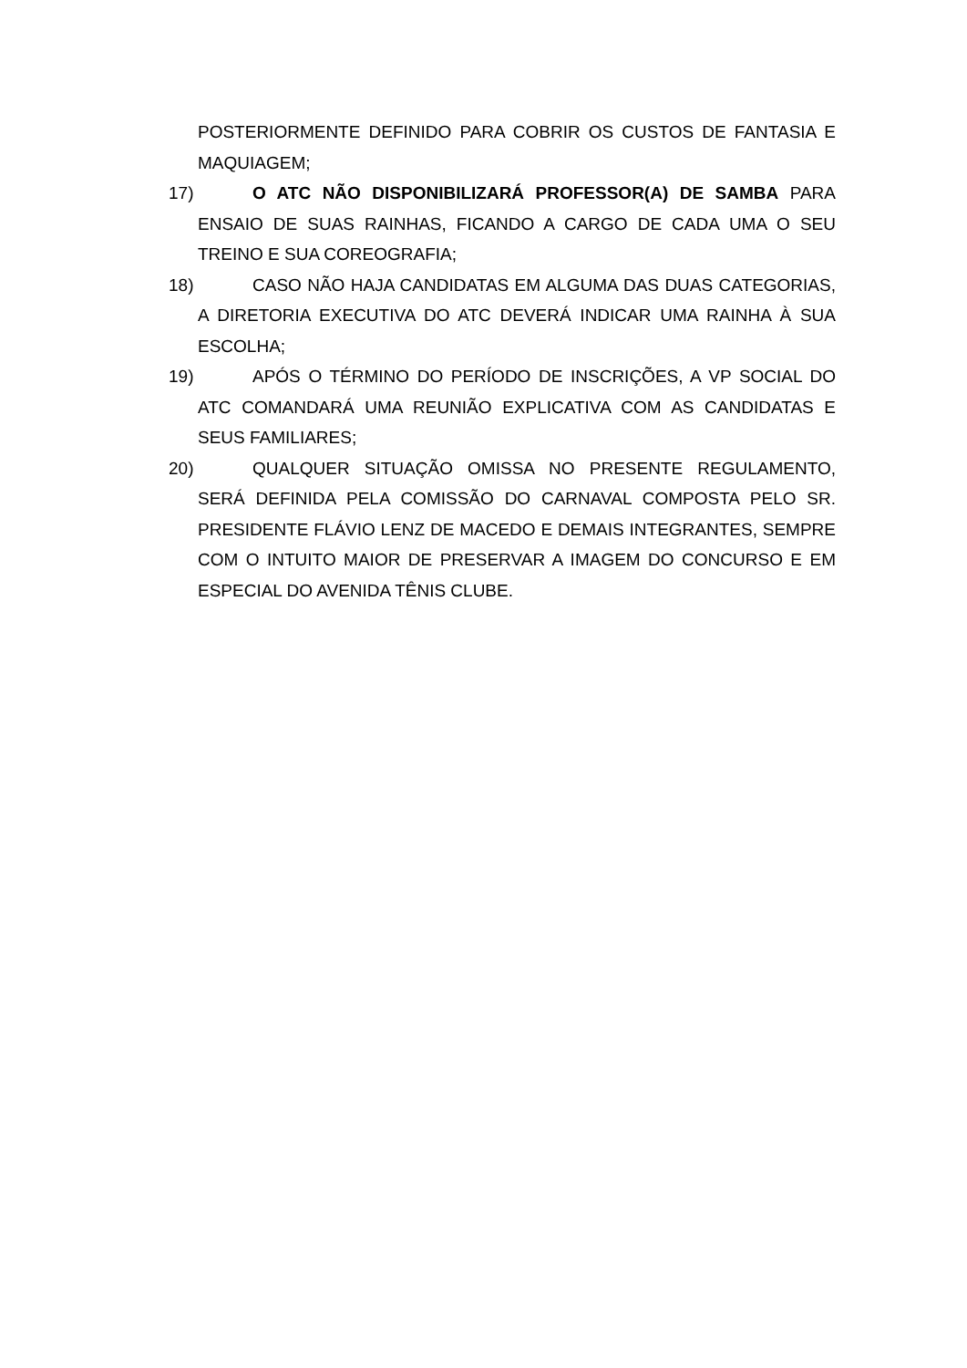POSTERIORMENTE DEFINIDO PARA COBRIR OS CUSTOS DE FANTASIA E MAQUIAGEM;
17) O ATC NÃO DISPONIBILIZARÁ PROFESSOR(A) DE SAMBA PARA ENSAIO DE SUAS RAINHAS, FICANDO A CARGO DE CADA UMA O SEU TREINO E SUA COREOGRAFIA;
18) CASO NÃO HAJA CANDIDATAS EM ALGUMA DAS DUAS CATEGORIAS, A DIRETORIA EXECUTIVA DO ATC DEVERÁ INDICAR UMA RAINHA À SUA ESCOLHA;
19) APÓS O TÉRMINO DO PERÍODO DE INSCRIÇÕES, A VP SOCIAL DO ATC COMANDARÁ UMA REUNIÃO EXPLICATIVA COM AS CANDIDATAS E SEUS FAMILIARES;
20) QUALQUER SITUAÇÃO OMISSA NO PRESENTE REGULAMENTO, SERÁ DEFINIDA PELA COMISSÃO DO CARNAVAL COMPOSTA PELO SR. PRESIDENTE FLÁVIO LENZ DE MACEDO E DEMAIS INTEGRANTES, SEMPRE COM O INTUITO MAIOR DE PRESERVAR A IMAGEM DO CONCURSO E EM ESPECIAL DO AVENIDA TÊNIS CLUBE.